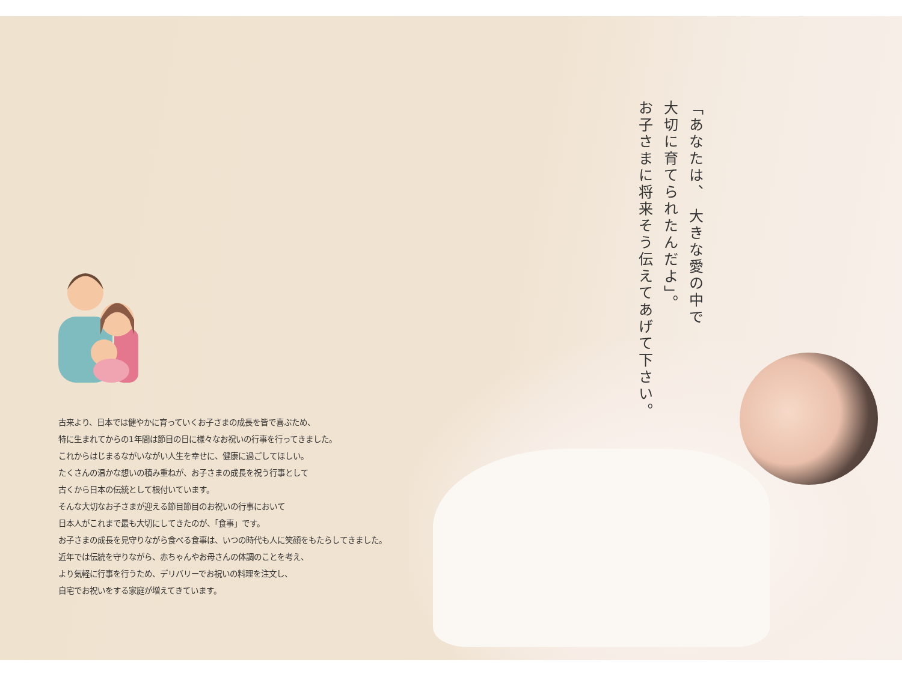「あなたは、 大きな愛の中で
大切に育てられたんだよ」。
お子さまに将来そう伝えてあげて下さい。
古来より、日本では健やかに育っていくお子さまの成長を皆で喜ぶため、
特に生まれてからの1年間は節目の日に様々なお祝いの行事を行ってきました。
これからはじまるながいながい人生を幸せに、健康に過ごしてほしい。
たくさんの温かな想いの積み重ねが、お子さまの成長を祝う行事として
古くから日本の伝統として根付いています。
そんな大切なお子さまが迎える節目節目のお祝いの行事において
日本人がこれまで最も大切にしてきたのが、「食事」です。
お子さまの成長を見守りながら食べる食事は、いつの時代も人に笑顔をもたらしてきました。
近年では伝統を守りながら、赤ちゃんやお母さんの体調のことを考え、
より気軽に行事を行うため、デリバリーでお祝いの料理を注文し、
自宅でお祝いをする家庭が増えてきています。